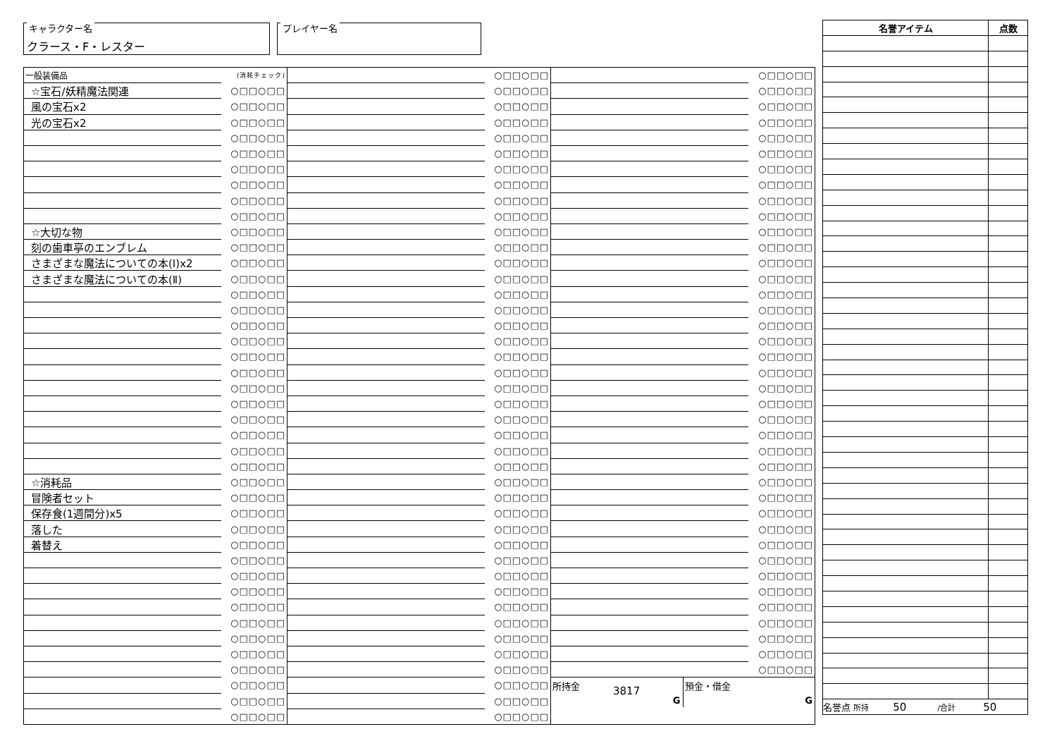キャラクター名
クラース・F・レスター
プレイヤー名
| 一般装備品 | (消耗チェック) |
| ☆宝石/妖精魔法関連 | ○□□○□□ |
| 風の宝石x2 | ○□□○□□ |
| 光の宝石x2 | ○□□○□□ |
| | ○□□○□□ |
| | ○□□○□□ |
| | ○□□○□□ |
| | ○□□○□□ |
| | ○□□○□□ |
| | ○□□○□□ |
| ☆大切な物 | ○□□○□□ |
| 刻の歯車亭のエンブレム | ○□□○□□ |
| さまざまな魔法についての本(Ⅰ)x2 | ○□□○□□ |
| さまざまな魔法についての本(Ⅱ) | ○□□○□□ |
| | ○□□○□□ |
| | ○□□○□□ |
| | ○□□○□□ |
| | ○□□○□□ |
| | ○□□○□□ |
| | ○□□○□□ |
| | ○□□○□□ |
| | ○□□○□□ |
| | ○□□○□□ |
| | ○□□○□□ |
| | ○□□○□□ |
| | ○□□○□□ |
| ☆消耗品 | ○□□○□□ |
| 冒険者セット | ○□□○□□ |
| 保存食(1週間分)x5 | ○□□○□□ |
| 落した | ○□□○□□ |
| 着替え | ○□□○□□ |
| | ○□□○□□ |
| | ○□□○□□ |
| | ○□□○□□ |
| | ○□□○□□ |
| | ○□□○□□ |
| | ○□□○□□ |
| | ○□□○□□ |
| | ○□□○□□ |
| | ○□□○□□ |
| | ○□□○□□ |
| | ○□□○□□ |
| | ○□□○□□ |
| | ○□□○□□ |
| | ○□□○□□ |
| | ○□□○□□ |
| | ○□□○□□ |
| | ○□□○□□ |
| | ○□□○□□ |
| | ○□□○□□ |
| | ○□□○□□ |
| | ○□□○□□ |
| | ○□□○□□ |
| | ○□□○□□ |
| | ○□□○□□ |
| | ○□□○□□ |
| | ○□□○□□ |
| | ○□□○□□ |
| | ○□□○□□ |
| | ○□□○□□ |
| | ○□□○□□ |
| | ○□□○□□ |
| | ○□□○□□ |
| | ○□□○□□ |
| | ○□□○□□ |
| | ○□□○□□ |
| | ○□□○□□ |
| | ○□□○□□ |
| | ○□□○□□ |
| | ○□□○□□ |
| | ○□□○□□ |
| | ○□□○□□ |
| | ○□□○□□ |
| | ○□□○□□ |
| | ○□□○□□ |
| | ○□□○□□ |
| | ○□□○□□ |
| | ○□□○□□ |
| | ○□□○□□ |
| | ○□□○□□ |
| | ○□□○□□ |
| | ○□□○□□ |
| | ○□□○□□ |
| | ○□□○□□ |
| | ○□□○□□ |
| | ○□□○□□ |
| | ○□□○□□ |
| | ○□□○□□ |
| | ○□□○□□ |
| | ○□□○□□ |
| | ○□□○□□ |
| | ○□□○□□ |
| | ○□□○□□ |
| | ○□□○□□ |
| | ○□□○□□ |
| | ○□□○□□ |
| | ○□□○□□ |
| | ○□□○□□ |
| | ○□□○□□ |
| | ○□□○□□ |
| | ○□□○□□ |
| | ○□□○□□ |
| | ○□□○□□ |
| | ○□□○□□ |
| | ○□□○□□ |
| | ○□□○□□ |
| | ○□□○□□ |
| | ○□□○□□ |
| | ○□□○□□ |
| | ○□□○□□ |
| | ○□□○□□ |
| | ○□□○□□ |
| | ○□□○□□ |
| | ○□□○□□ |
| | ○□□○□□ |
| | ○□□○□□ |
| | ○□□○□□ |
| | ○□□○□□ |
| | ○□□○□□ |
| | ○□□○□□ |
| | ○□□○□□ |
| | ○□□○□□ |
| | ○□□○□□ |
所持金
3817
G
預金・借金
G
| 名誉アイテム | 点数 |
| --- | --- |
| 名誉点 所持 50 /合計 50 | |